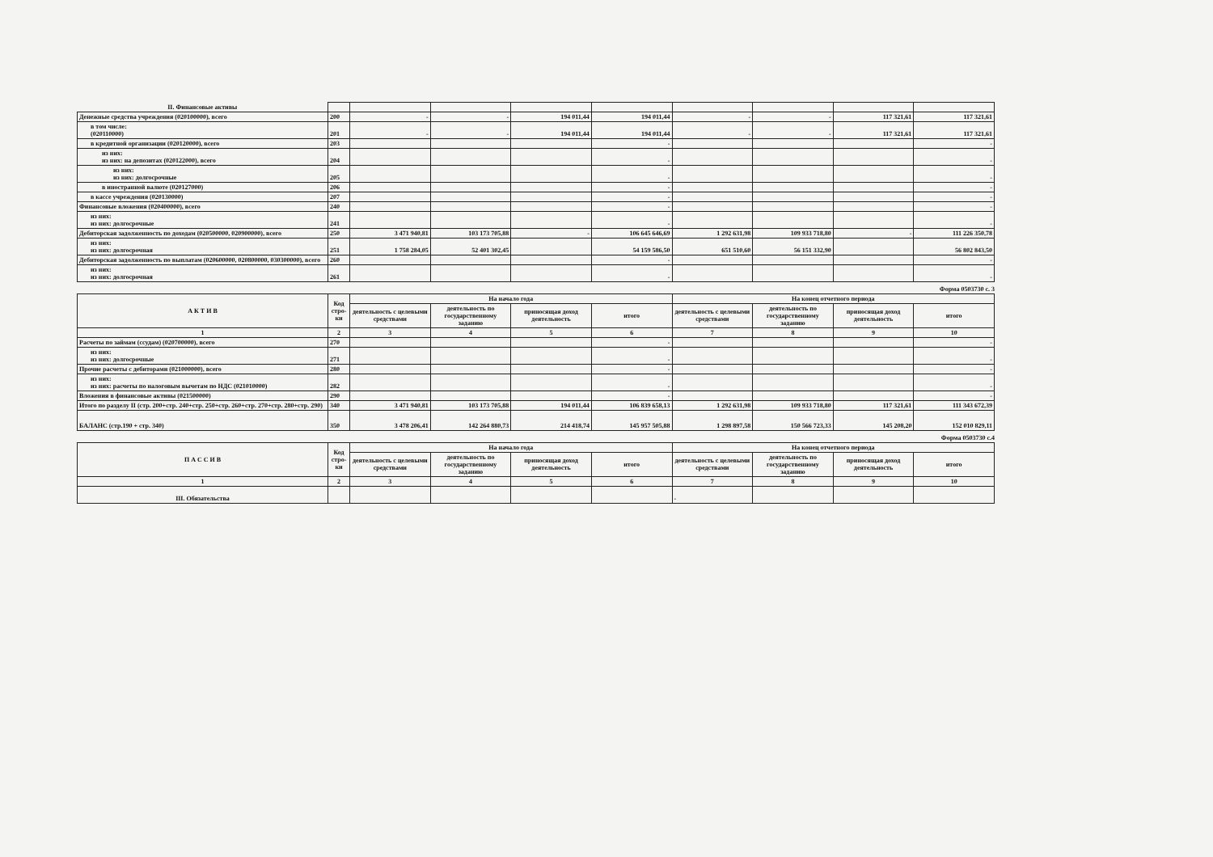| II. Финансовые активы | | | | | | | | | |
| Денежные средства учреждения (020100000), всего | 200 | - | - | 194 011,44 | 194 011,44 | - | - | 117 321,61 | 117 321,61 |
| в том числе: (020110000) | 201 | - | - | 194 011,44 | 194 011,44 | - | - | 117 321,61 | 117 321,61 |
| в кредитной организации (020120000), всего | 203 | | | | - | | | | - |
| из них: из них: на депозитах (020122000), всего | 204 | | | | - | | | | - |
| из них: из них: долгосрочные | 205 | | | | - | | | | - |
| в иностранной валюте (020127000) | 206 | | | | - | | | | - |
| в кассе учреждения (020130000) | 207 | | | | - | | | | - |
| Финансовые вложения (020400000), всего | 240 | | | | - | | | | - |
| из них: из них: долгосрочные | 241 | | | | - | | | | - |
| Дебиторская задолженность по доходам (020500000, 020900000), всего | 250 | 3 471 940,81 | 103 173 705,88 | - | 106 645 646,69 | 1 292 631,98 | 109 933 718,80 | - | 111 226 350,78 |
| из них: из них: долгосрочная | 251 | 1 758 284,05 | 52 401 302,45 | | 54 159 586,50 | 651 510,60 | 56 151 332,90 | | 56 802 843,50 |
| Дебиторская задолженность по выплатам (020600000, 020800000, 030300000), всего | 260 | | | | - | | | | - |
| из них: из них: долгосрочная | 261 | | | | - | | | | - |
Форма 0503730 с. 3
| А К Т И В | Код стро-ки | На начало года | | | | На конец отчетного периода | | | |
| --- | --- | --- | --- | --- | --- | --- | --- | --- | --- |
| | | деятельность с целевыми средствами | деятельность по государственному заданию | приносящая доход деятельность | итого | деятельность с целевыми средствами | деятельность по государственному заданию | приносящая доход деятельность | итого |
| 1 | 2 | 3 | 4 | 5 | 6 | 7 | 8 | 9 | 10 |
| Расчеты по займам (ссудам) (020700000), всего | 270 | | | | - | | | | - |
| из них: из них: долгосрочные | 271 | | | | - | | | | - |
| Прочие расчеты с дебиторами (021000000), всего | 280 | | | | - | | | | - |
| из них: из них: расчеты по налоговым вычетам по НДС (021010000) | 282 | | | | - | | | | - |
| Вложения в финансовые активы (021500000) | 290 | | | | - | | | | - |
| Итого по разделу II (стр. 200+стр. 240+стр. 250+стр. 260+стр. 270+стр. 280+стр. 290) | 340 | 3 471 940,81 | 103 173 705,88 | 194 011,44 | 106 839 658,13 | 1 292 631,98 | 109 933 718,80 | 117 321,61 | 111 343 672,39 |
| БАЛАНС (стр.190 + стр. 340) | 350 | 3 478 206,41 | 142 264 880,73 | 214 418,74 | 145 957 505,88 | 1 298 897,58 | 150 566 723,33 | 145 208,20 | 152 010 829,11 |
Форма 0503730 с.4
| П А С С И В | Код стро-ки | На начало года | | | | На конец отчетного периода | | | |
| --- | --- | --- | --- | --- | --- | --- | --- | --- | --- |
| | | деятельность с целевыми средствами | деятельность по государственному заданию | приносящая доход деятельность | итого | деятельность с целевыми средствами | деятельность по государственному заданию | приносящая доход деятельность | итого |
| 1 | 2 | 3 | 4 | 5 | 6 | 7 | 8 | 9 | 10 |
| III. Обязательства | | | | | | - | | | |